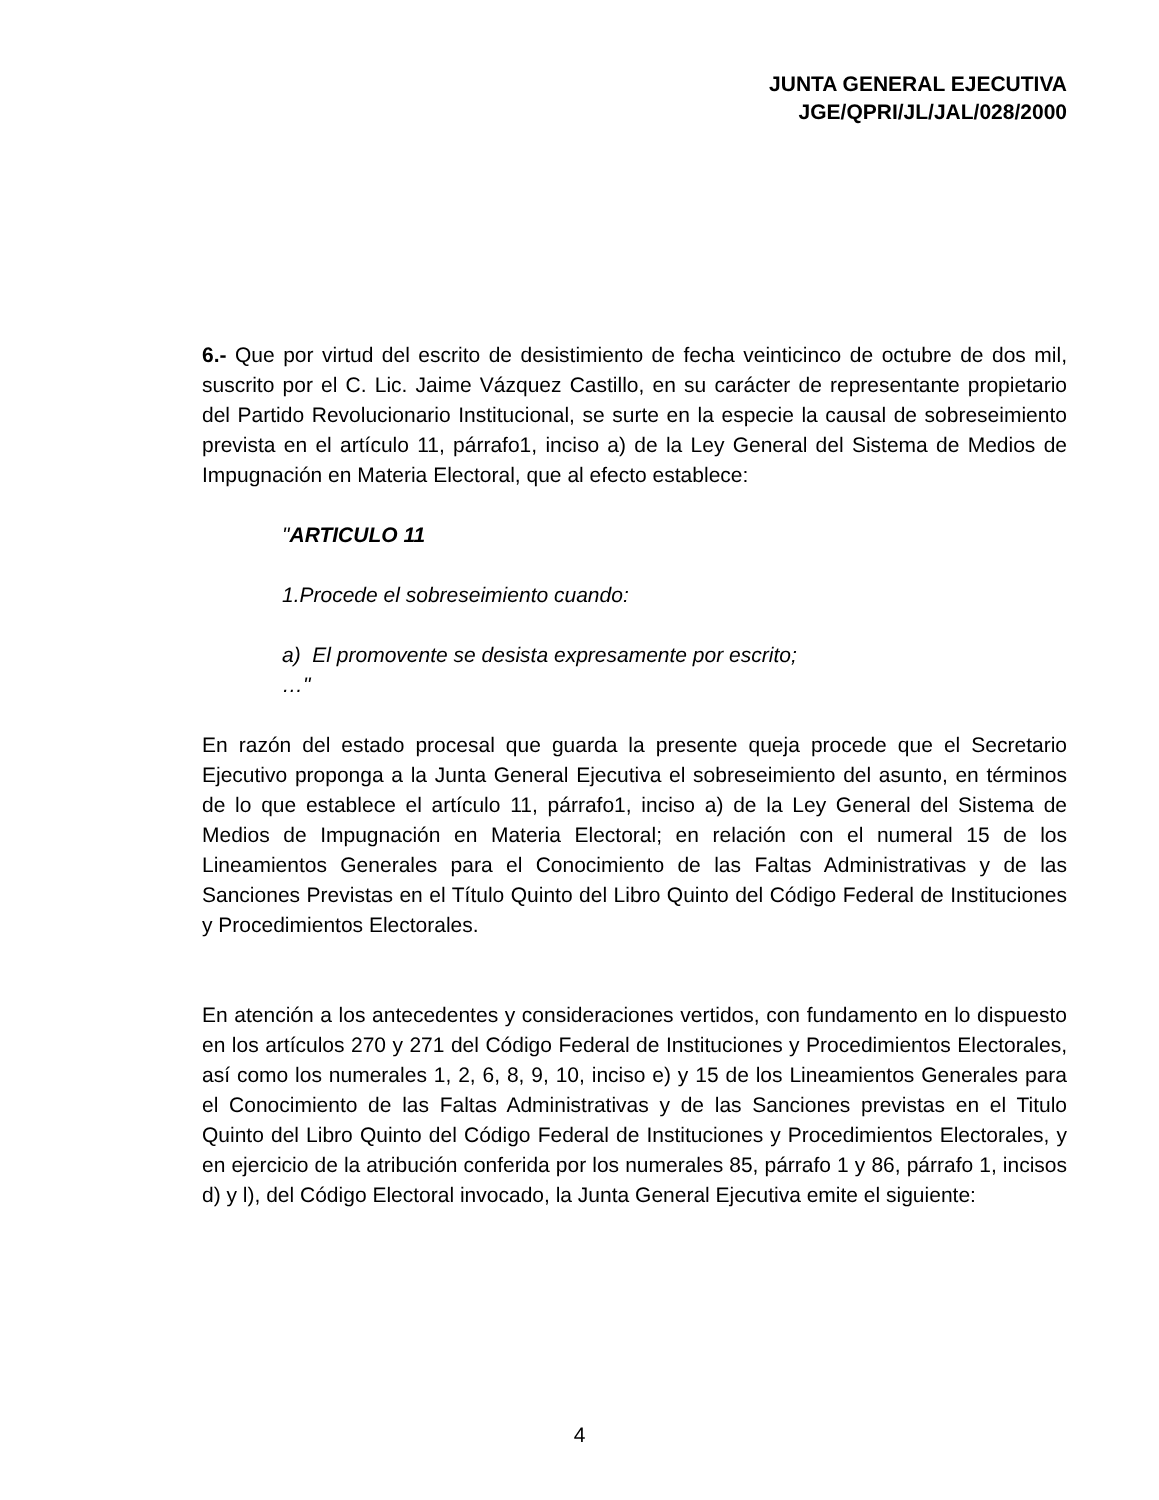JUNTA GENERAL EJECUTIVA
JGE/QPRI/JL/JAL/028/2000
6.- Que por virtud del escrito de desistimiento de fecha veinticinco de octubre de dos mil, suscrito por el C. Lic. Jaime Vázquez Castillo, en su carácter de representante propietario del Partido Revolucionario Institucional, se surte en la especie la causal de sobreseimiento prevista en el artículo 11, párrafo1, inciso a) de la Ley General del Sistema de Medios de Impugnación en Materia Electoral, que al efecto establece:
"ARTICULO 11
1.Procede el sobreseimiento cuando:
a) El promovente se desista expresamente por escrito;
…"
En razón del estado procesal que guarda la presente queja procede que el Secretario Ejecutivo proponga a la Junta General Ejecutiva el sobreseimiento del asunto, en términos de lo que establece el artículo 11, párrafo1, inciso a) de la Ley General del Sistema de Medios de Impugnación en Materia Electoral; en relación con el numeral 15 de los Lineamientos Generales para el Conocimiento de las Faltas Administrativas y de las Sanciones Previstas en el Título Quinto del Libro Quinto del Código Federal de Instituciones y Procedimientos Electorales.
En atención a los antecedentes y consideraciones vertidos, con fundamento en lo dispuesto en los artículos 270 y 271 del Código Federal de Instituciones y Procedimientos Electorales, así como los numerales 1, 2, 6, 8, 9, 10, inciso e) y 15 de los Lineamientos Generales para el Conocimiento de las Faltas Administrativas y de las Sanciones previstas en el Titulo Quinto del Libro Quinto del Código Federal de Instituciones y Procedimientos Electorales, y en ejercicio de la atribución conferida por los numerales 85, párrafo 1 y 86, párrafo 1, incisos d) y l), del Código Electoral invocado, la Junta General Ejecutiva emite el siguiente:
4